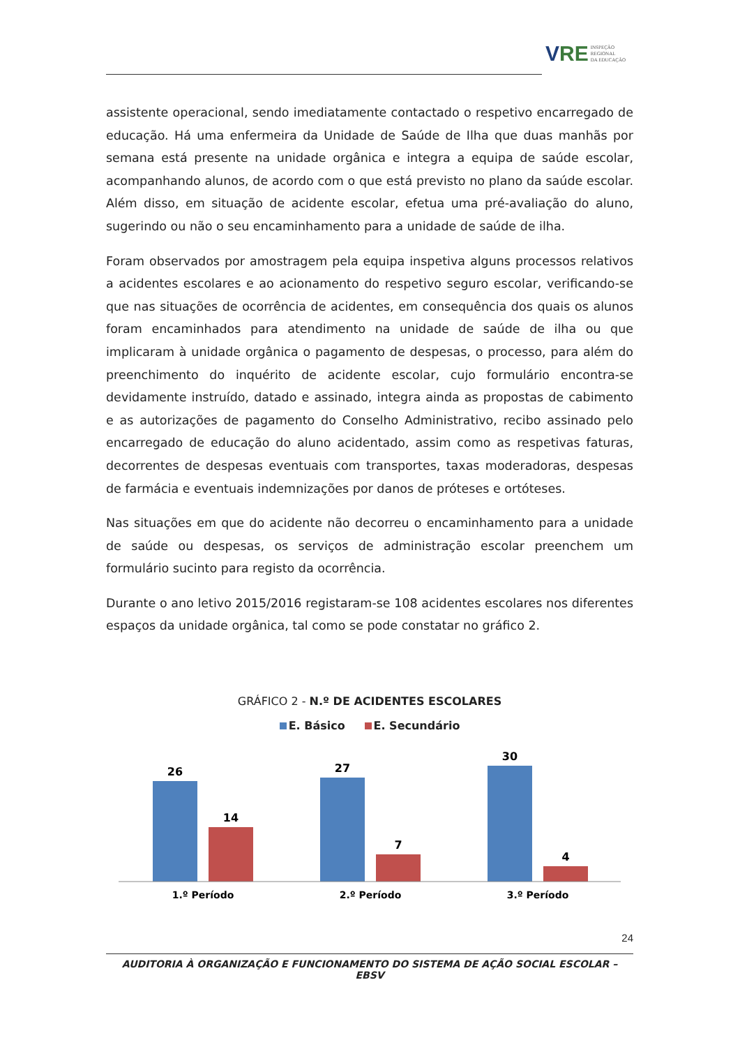VRE
INSPEÇÃO
REGIONAL
DA EDUCAÇÃO
assistente operacional, sendo imediatamente contactado o respetivo encarregado de educação. Há uma enfermeira da Unidade de Saúde de Ilha que duas manhãs por semana está presente na unidade orgânica e integra a equipa de saúde escolar, acompanhando alunos, de acordo com o que está previsto no plano da saúde escolar. Além disso, em situação de acidente escolar, efetua uma pré-avaliação do aluno, sugerindo ou não o seu encaminhamento para a unidade de saúde de ilha.
Foram observados por amostragem pela equipa inspetiva alguns processos relativos a acidentes escolares e ao acionamento do respetivo seguro escolar, verificando-se que nas situações de ocorrência de acidentes, em consequência dos quais os alunos foram encaminhados para atendimento na unidade de saúde de ilha ou que implicaram à unidade orgânica o pagamento de despesas, o processo, para além do preenchimento do inquérito de acidente escolar, cujo formulário encontra-se devidamente instruído, datado e assinado, integra ainda as propostas de cabimento e as autorizações de pagamento do Conselho Administrativo, recibo assinado pelo encarregado de educação do aluno acidentado, assim como as respetivas faturas, decorrentes de despesas eventuais com transportes, taxas moderadoras, despesas de farmácia e eventuais indemnizações por danos de próteses e ortóteses.
Nas situações em que do acidente não decorreu o encaminhamento para a unidade de saúde ou despesas, os serviços de administração escolar preenchem um formulário sucinto para registo da ocorrência.
Durante o ano letivo 2015/2016 registaram-se 108 acidentes escolares nos diferentes espaços da unidade orgânica, tal como se pode constatar no gráfico 2.
GRÁFICO 2 - N.º DE ACIDENTES ESCOLARES
E. Básico E. Secundário
26
14
27
7
30
4
1.º Período
2.º Período
3.º Período
24
AUDITORIA À ORGANIZAÇÃO E FUNCIONAMENTO DO SISTEMA DE AÇÃO SOCIAL ESCOLAR – EBSV